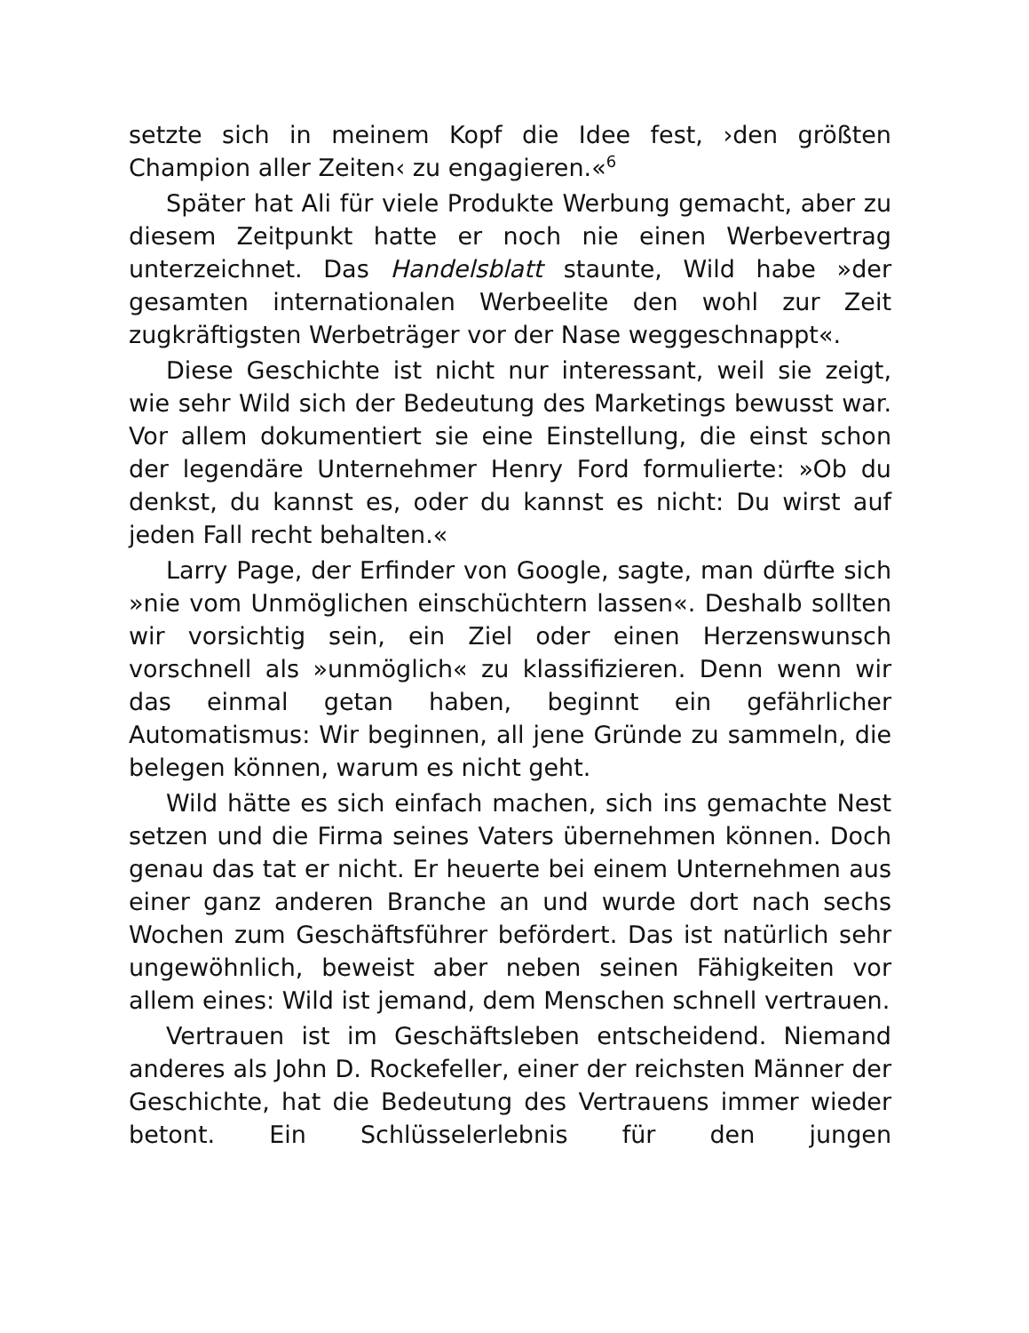setzte sich in meinem Kopf die Idee fest, ›den größten Champion aller Zeiten‹ zu engagieren.«<sup>6</sup>
Später hat Ali für viele Produkte Werbung gemacht, aber zu diesem Zeitpunkt hatte er noch nie einen Werbevertrag unterzeichnet. Das Handelsblatt staunte, Wild habe »der gesamten internationalen Werbeelite den wohl zur Zeit zugkräftigsten Werbeträger vor der Nase weggeschnappt«.
Diese Geschichte ist nicht nur interessant, weil sie zeigt, wie sehr Wild sich der Bedeutung des Marketings bewusst war. Vor allem dokumentiert sie eine Einstellung, die einst schon der legendäre Unternehmer Henry Ford formulierte: »Ob du denkst, du kannst es, oder du kannst es nicht: Du wirst auf jeden Fall recht behalten.«
Larry Page, der Erfinder von Google, sagte, man dürfte sich »nie vom Unmöglichen einschüchtern lassen«. Deshalb sollten wir vorsichtig sein, ein Ziel oder einen Herzenswunsch vorschnell als »unmöglich« zu klassifizieren. Denn wenn wir das einmal getan haben, beginnt ein gefährlicher Automatismus: Wir beginnen, all jene Gründe zu sammeln, die belegen können, warum es nicht geht.
Wild hätte es sich einfach machen, sich ins gemachte Nest setzen und die Firma seines Vaters übernehmen können. Doch genau das tat er nicht. Er heuerte bei einem Unternehmen aus einer ganz anderen Branche an und wurde dort nach sechs Wochen zum Geschäftsführer befördert. Das ist natürlich sehr ungewöhnlich, beweist aber neben seinen Fähigkeiten vor allem eines: Wild ist jemand, dem Menschen schnell vertrauen.
Vertrauen ist im Geschäftsleben entscheidend. Niemand anderes als John D. Rockefeller, einer der reichsten Männer der Geschichte, hat die Bedeutung des Vertrauens immer wieder betont. Ein Schlüsselerlebnis für den jungen